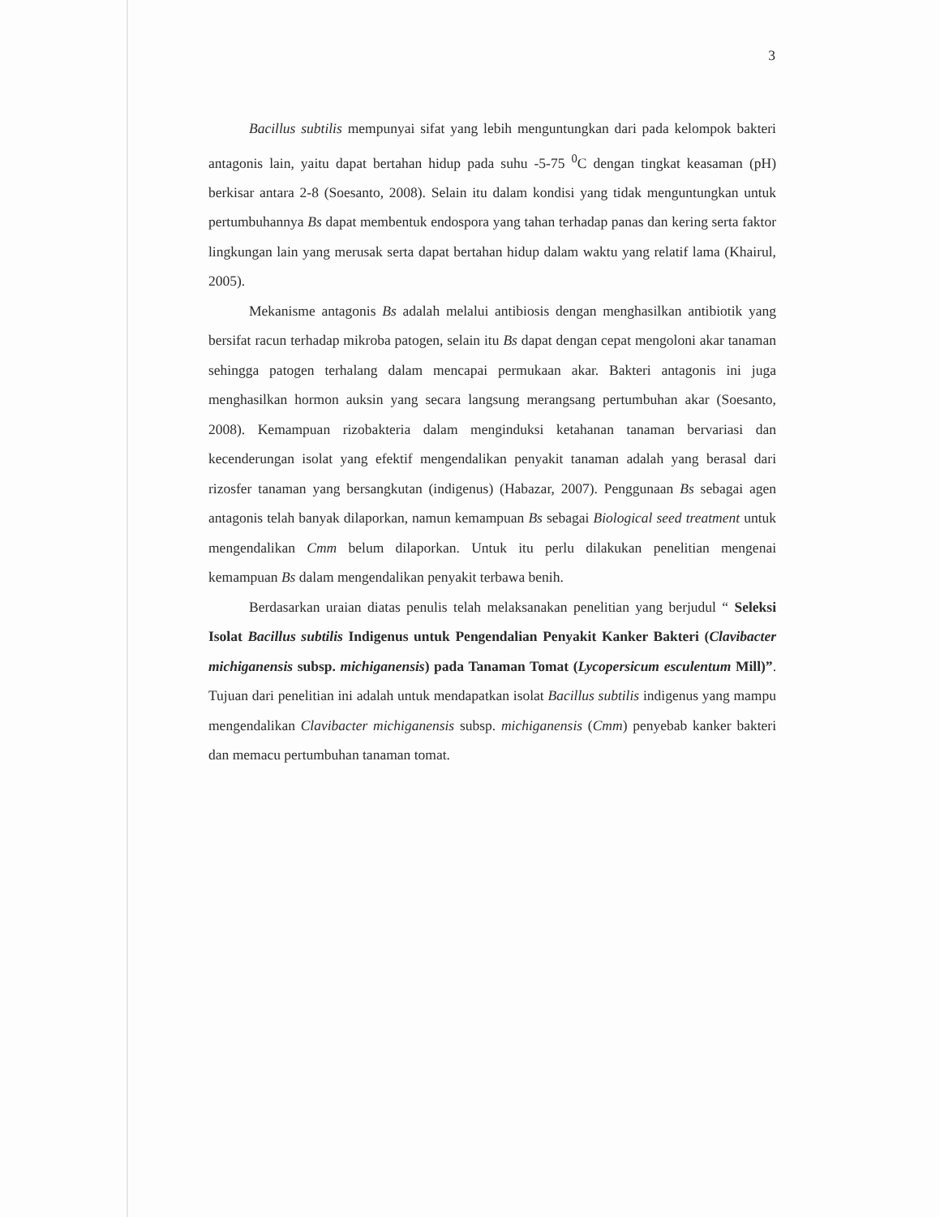3
Bacillus subtilis mempunyai sifat yang lebih menguntungkan dari pada kelompok bakteri antagonis lain, yaitu dapat bertahan hidup pada suhu -5-75 <sup>0</sup>C dengan tingkat keasaman (pH) berkisar antara 2-8 (Soesanto, 2008). Selain itu dalam kondisi yang tidak menguntungkan untuk pertumbuhannya Bs dapat membentuk endospora yang tahan terhadap panas dan kering serta faktor lingkungan lain yang merusak serta dapat bertahan hidup dalam waktu yang relatif lama (Khairul, 2005).
Mekanisme antagonis Bs adalah melalui antibiosis dengan menghasilkan antibiotik yang bersifat racun terhadap mikroba patogen, selain itu Bs dapat dengan cepat mengoloni akar tanaman sehingga patogen terhalang dalam mencapai permukaan akar. Bakteri antagonis ini juga menghasilkan hormon auksin yang secara langsung merangsang pertumbuhan akar (Soesanto, 2008). Kemampuan rizobakteria dalam menginduksi ketahanan tanaman bervariasi dan kecenderungan isolat yang efektif mengendalikan penyakit tanaman adalah yang berasal dari rizosfer tanaman yang bersangkutan (indigenus) (Habazar, 2007). Penggunaan Bs sebagai agen antagonis telah banyak dilaporkan, namun kemampuan Bs sebagai Biological seed treatment untuk mengendalikan Cmm belum dilaporkan. Untuk itu perlu dilakukan penelitian mengenai kemampuan Bs dalam mengendalikan penyakit terbawa benih.
Berdasarkan uraian diatas penulis telah melaksanakan penelitian yang berjudul “ Seleksi Isolat Bacillus subtilis Indigenus untuk Pengendalian Penyakit Kanker Bakteri (Clavibacter michiganensis subsp. michiganensis) pada Tanaman Tomat (Lycopersicum esculentum Mill)”. Tujuan dari penelitian ini adalah untuk mendapatkan isolat Bacillus subtilis indigenus yang mampu mengendalikan Clavibacter michiganensis subsp. michiganensis (Cmm) penyebab kanker bakteri dan memacu pertumbuhan tanaman tomat.